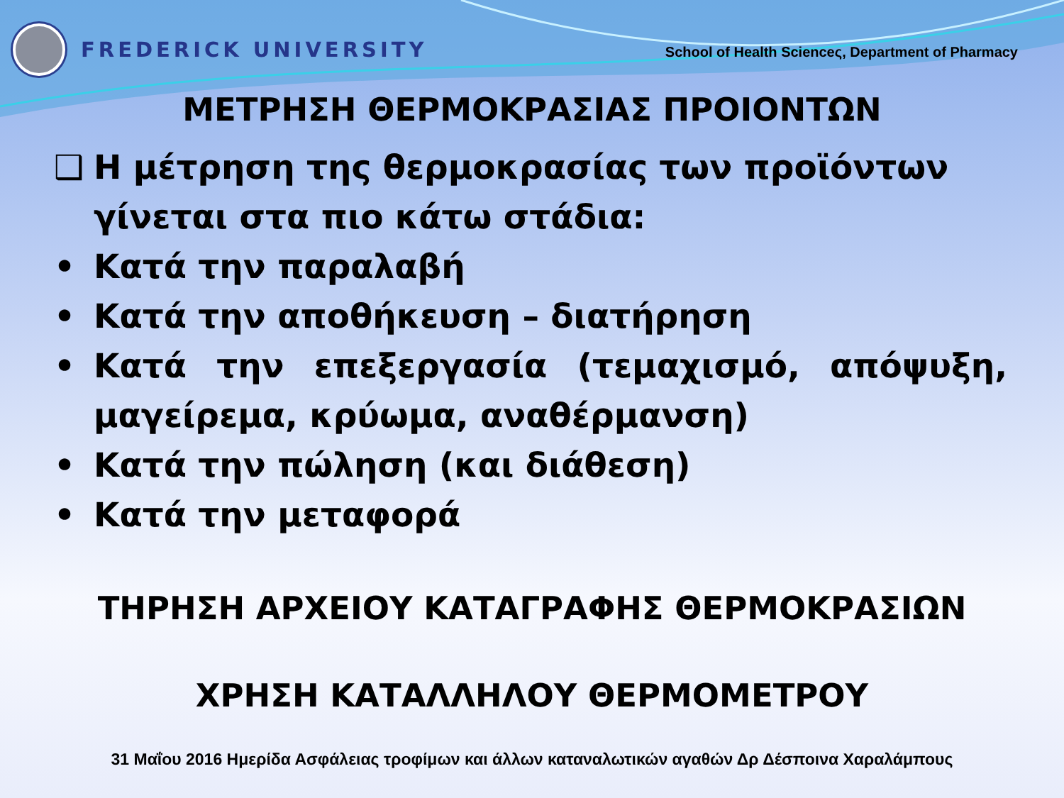FREDERICK UNIVERSITY
School of Health Scienceς, Department of Pharmacy
ΜΕΤΡΗΣΗ ΘΕΡΜΟΚΡΑΣΙΑΣ ΠΡΟΙΟΝΤΩΝ
❑ Η μέτρηση της θερμοκρασίας των προϊόντων γίνεται στα πιο κάτω στάδια:
• Κατά την παραλαβή
• Κατά την αποθήκευση – διατήρηση
• Κατά την επεξεργασία (τεμαχισμό, απόψυξη, μαγείρεμα, κρύωμα, αναθέρμανση)
• Κατά την πώληση (και διάθεση)
• Κατά την μεταφορά
ΤΗΡΗΣΗ ΑΡΧΕΙΟΥ ΚΑΤΑΓΡΑΦΗΣ ΘΕΡΜΟΚΡΑΣΙΩΝ
ΧΡΗΣΗ ΚΑΤΑΛΛΗΛΟΥ ΘΕΡΜΟΜΕΤΡΟΥ
31 Μαΐου 2016 Ημερίδα Ασφάλειας τροφίμων και άλλων καταναλωτικών αγαθών Δρ Δέσποινα Χαραλάμπους